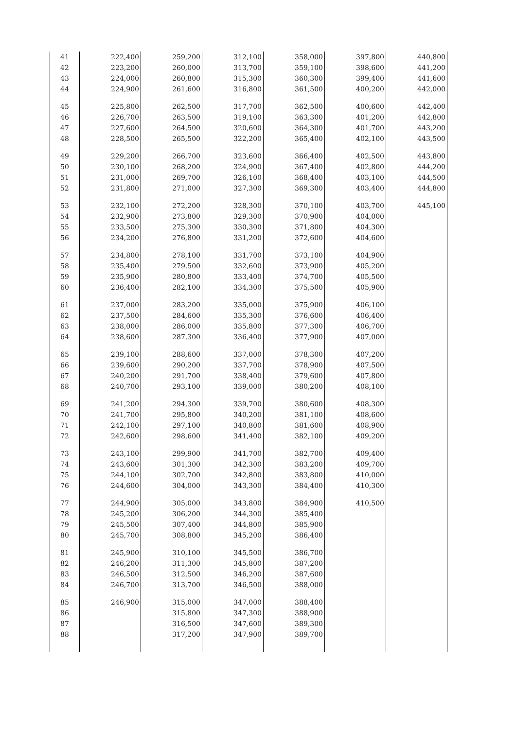| 41 | 222,400 | 259,200 | 312,100 | 358,000 | 397,800 | 440,800 |
| 42 | 223,200 | 260,000 | 313,700 | 359,100 | 398,600 | 441,200 |
| 43 | 224,000 | 260,800 | 315,300 | 360,300 | 399,400 | 441,600 |
| 44 | 224,900 | 261,600 | 316,800 | 361,500 | 400,200 | 442,000 |
| 45 | 225,800 | 262,500 | 317,700 | 362,500 | 400,600 | 442,400 |
| 46 | 226,700 | 263,500 | 319,100 | 363,300 | 401,200 | 442,800 |
| 47 | 227,600 | 264,500 | 320,600 | 364,300 | 401,700 | 443,200 |
| 48 | 228,500 | 265,500 | 322,200 | 365,400 | 402,100 | 443,500 |
| 49 | 229,200 | 266,700 | 323,600 | 366,400 | 402,500 | 443,800 |
| 50 | 230,100 | 268,200 | 324,900 | 367,400 | 402,800 | 444,200 |
| 51 | 231,000 | 269,700 | 326,100 | 368,400 | 403,100 | 444,500 |
| 52 | 231,800 | 271,000 | 327,300 | 369,300 | 403,400 | 444,800 |
| 53 | 232,100 | 272,200 | 328,300 | 370,100 | 403,700 | 445,100 |
| 54 | 232,900 | 273,800 | 329,300 | 370,900 | 404,000 | |
| 55 | 233,500 | 275,300 | 330,300 | 371,800 | 404,300 | |
| 56 | 234,200 | 276,800 | 331,200 | 372,600 | 404,600 | |
| 57 | 234,800 | 278,100 | 331,700 | 373,100 | 404,900 | |
| 58 | 235,400 | 279,500 | 332,600 | 373,900 | 405,200 | |
| 59 | 235,900 | 280,800 | 333,400 | 374,700 | 405,500 | |
| 60 | 236,400 | 282,100 | 334,300 | 375,500 | 405,900 | |
| 61 | 237,000 | 283,200 | 335,000 | 375,900 | 406,100 | |
| 62 | 237,500 | 284,600 | 335,300 | 376,600 | 406,400 | |
| 63 | 238,000 | 286,000 | 335,800 | 377,300 | 406,700 | |
| 64 | 238,600 | 287,300 | 336,400 | 377,900 | 407,000 | |
| 65 | 239,100 | 288,600 | 337,000 | 378,300 | 407,200 | |
| 66 | 239,600 | 290,200 | 337,700 | 378,900 | 407,500 | |
| 67 | 240,200 | 291,700 | 338,400 | 379,600 | 407,800 | |
| 68 | 240,700 | 293,100 | 339,000 | 380,200 | 408,100 | |
| 69 | 241,200 | 294,300 | 339,700 | 380,600 | 408,300 | |
| 70 | 241,700 | 295,800 | 340,200 | 381,100 | 408,600 | |
| 71 | 242,100 | 297,100 | 340,800 | 381,600 | 408,900 | |
| 72 | 242,600 | 298,600 | 341,400 | 382,100 | 409,200 | |
| 73 | 243,100 | 299,900 | 341,700 | 382,700 | 409,400 | |
| 74 | 243,600 | 301,300 | 342,300 | 383,200 | 409,700 | |
| 75 | 244,100 | 302,700 | 342,800 | 383,800 | 410,000 | |
| 76 | 244,600 | 304,000 | 343,300 | 384,400 | 410,300 | |
| 77 | 244,900 | 305,000 | 343,800 | 384,900 | 410,500 | |
| 78 | 245,200 | 306,200 | 344,300 | 385,400 | | |
| 79 | 245,500 | 307,400 | 344,800 | 385,900 | | |
| 80 | 245,700 | 308,800 | 345,200 | 386,400 | | |
| 81 | 245,900 | 310,100 | 345,500 | 386,700 | | |
| 82 | 246,200 | 311,300 | 345,800 | 387,200 | | |
| 83 | 246,500 | 312,500 | 346,200 | 387,600 | | |
| 84 | 246,700 | 313,700 | 346,500 | 388,000 | | |
| 85 | 246,900 | 315,000 | 347,000 | 388,400 | | |
| 86 | | 315,800 | 347,300 | 388,900 | | |
| 87 | | 316,500 | 347,600 | 389,300 | | |
| 88 | | 317,200 | 347,900 | 389,700 | | |